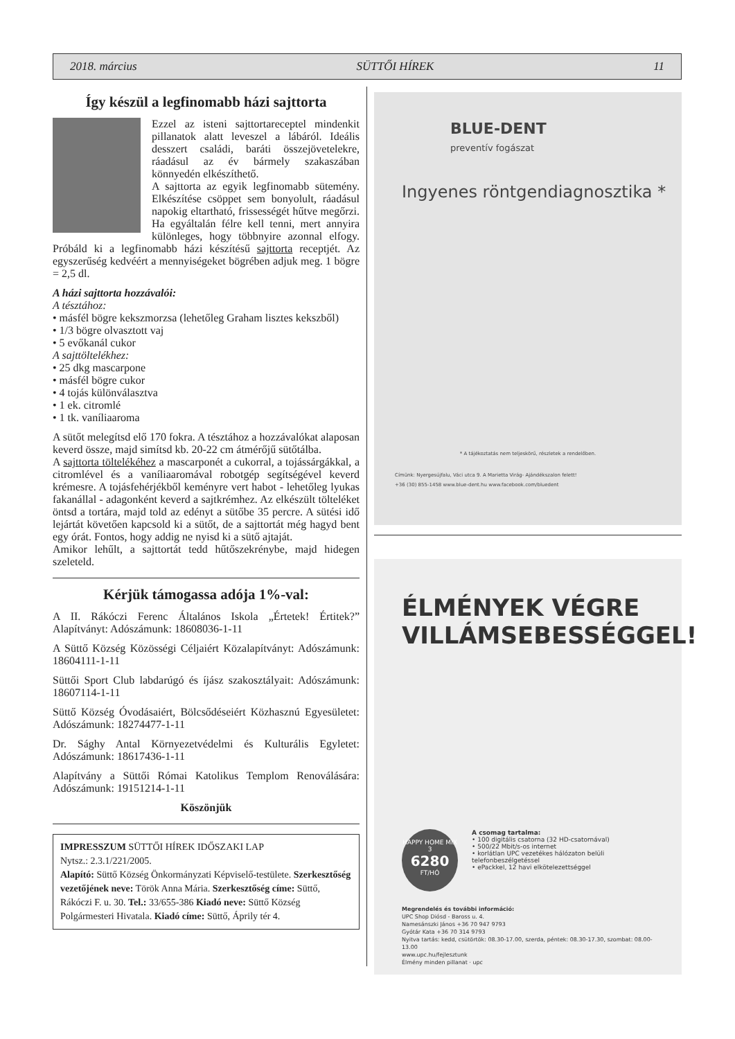2018. március SÜTTŐI HÍREK 11
Így készül a legfinomabb házi sajttorta
Ezzel az isteni sajttortareceptel mindenkit pillanatok alatt leveszel a lábáról. Ideális desszert családi, baráti összejövetelekre, ráadásul az év bármely szakaszában könnyedén elkészíthető.
A sajttorta az egyik legfinomabb sütemény. Elkészítése csöppet sem bonyolult, ráadásul napokig eltartható, frissességét hűtve megőrzi. Ha egyáltalán félre kell tenni, mert annyira különleges, hogy többnyire azonnal elfogy. Próbáld ki a legfinomabb házi készítésű sajttorta receptjét. Az egyszerűség kedvéért a mennyiségeket bögrében adjuk meg. 1 bögre = 2,5 dl.
A házi sajttorta hozzávalói:
A tésztához:
• másfél bögre kekszmorzsa (lehetőleg Graham lisztes kekszből)
• 1/3 bögre olvasztott vaj
• 5 evőkanál cukor
A sajttöltelékhez:
• 25 dkg mascarpone
• másfél bögre cukor
• 4 tojás különválasztva
• 1 ek. citromlé
• 1 tk. vaníliaaroma
A sütőt melegítsd elő 170 fokra. A tésztához a hozzávalókat alaposan keverd össze, majd simítsd kb. 20-22 cm átmérőjű sütőtálba.
A sajttorta töltelékéhez a mascarponét a cukorral, a tojássárgákkal, a citromlével és a vaníliaaromával robotgép segítségével keverd krémesre. A tojásfehérjékből keményre vert habot - lehetőleg lyukas fakanállal - adagonként keverd a sajtkrémhez. Az elkészült tölteléket öntsd a tortára, majd told az edényt a sütőbe 35 percre. A sütési idő lejártát követően kapcsold ki a sütőt, de a sajttortát még hagyd bent egy órát. Fontos, hogy addig ne nyisd ki a sütő ajtaját.
Amikor lehűlt, a sajttortát tedd hűtőszekrénybe, majd hidegen szeleteld.
Kérjük támogassa adója 1%-val:
A II. Rákóczi Ferenc Általános Iskola „Értetek! Értitek?” Alapítványt: Adószámunk: 18608036-1-11
A Süttő Község Közösségi Céljaiért Közalapítványt: Adószámunk: 18604111-1-11
Süttői Sport Club labdarúgó és íjász szakosztályait: Adószámunk: 18607114-1-11
Süttő Község Óvodásaiért, Bölcsődéseiért Közhasznú Egyesületet: Adószámunk: 18274477-1-11
Dr. Sághy Antal Környezetvédelmi és Kulturális Egyletet: Adószámunk: 18617436-1-11
Alapítvány a Süttői Római Katolikus Templom Renoválására: Adószámunk: 19151214-1-11
Köszönjük
IMPRESSZUM SÜTTŐI HÍREK IDŐSZAKI LAP
Nytsz.: 2.3.1/221/2005.
Alapító: Süttő Község Önkormányzati Képviselő-testülete. Szerkesztőség vezetőjének neve: Török Anna Mária. Szerkesztőség címe: Süttő, Rákóczi F. u. 30. Tel.: 33/655-386 Kiadó neve: Süttő Község Polgármesteri Hivatala. Kiadó címe: Süttő, Áprily tér 4.
BLUE-DENT
preventív fogászat
Ingyenes röntgendiagnosztika *
* A tájékoztatás nem teljeskörű, részletek a rendelőben.
Címünk: Nyergesújfalu, Váci utca 9. A Marietta Virág- Ajándékszalon felett!
+36 (30) 855-1458 www.blue-dent.hu www.facebook.com/bluedent
ÉLMÉNYEK VÉGRE
VILLÁMSEBESSÉGGEL!
HAPPY HOME MIX 3
6280
FT/HÓ
A csomag tartalma:
• 100 digitális csatorna (32 HD-csatornával)
• 500/22 Mbit/s-os internet
• korlátlan UPC vezetékes hálózaton belüli telefonbeszélgetéssel
• ePackkel, 12 havi elkötelezettséggel
Megrendelés és további információ:
UPC Shop Diósd - Baross u. 4.
Namesánszki János +36 70 947 9793
Gyótár Kata +36 70 314 9793
Nyitva tartás: kedd, csütörtök: 08.30-17.00, szerda, péntek: 08.30-17.30, szombat: 08.00-13.00
www.upc.hu/fejlesztunk
Élmény minden pillanat · upc